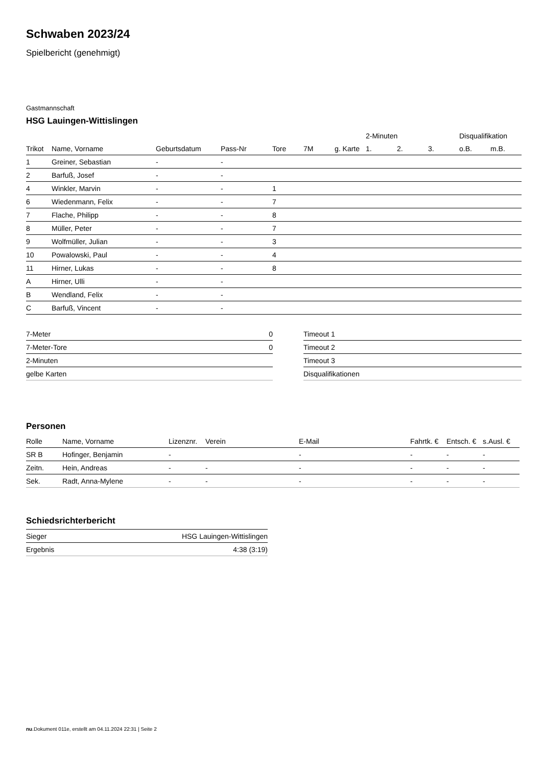Schwaben 2023/24
Spielbericht (genehmigt)
Gastmannschaft
HSG Lauingen-Wittislingen
| | | | | | | | 2-Minuten | | | Disqualifikation | |
| --- | --- | --- | --- | --- | --- | --- | --- | --- | --- | --- | --- |
| Trikot | Name, Vorname | Geburtsdatum | Pass-Nr | Tore | 7M | g. Karte | 1. | 2. | 3. | o.B. | m.B. |
| 1 | Greiner, Sebastian | - | - | | | | | | | | |
| 2 | Barfuß, Josef | - | - | | | | | | | | |
| 4 | Winkler, Marvin | - | - | 1 | | | | | | | |
| 6 | Wiedenmann, Felix | - | - | 7 | | | | | | | |
| 7 | Flache, Philipp | - | - | 8 | | | | | | | |
| 8 | Müller, Peter | - | - | 7 | | | | | | | |
| 9 | Wolfmüller, Julian | - | - | 3 | | | | | | | |
| 10 | Powalowski, Paul | - | - | 4 | | | | | | | |
| 11 | Hirner, Lukas | - | - | 8 | | | | | | | |
| A | Hirner, Ulli | - | - | | | | | | | | |
| B | Wendland, Felix | - | - | | | | | | | | |
| C | Barfuß, Vincent | - | - | | | | | | | | |
| 7-Meter | 0 |
| 7-Meter-Tore | 0 |
| 2-Minuten | |
| gelbe Karten | |
| Timeout 1 |
| Timeout 2 |
| Timeout 3 |
| Disqualifikationen |
Personen
| Rolle | Name, Vorname | Lizenznr. | Verein | E-Mail | Fahrtk. € | Entsch. € | s.Ausl. € |
| --- | --- | --- | --- | --- | --- | --- | --- |
| SR B | Hofinger, Benjamin | - | | - | - | - | - |
| Zeitn. | Hein, Andreas | - | - | - | - | - | - |
| Sek. | Radt, Anna-Mylene | - | - | - | - | - | - |
Schiedsrichterbericht
| Sieger | HSG Lauingen-Wittislingen |
| Ergebnis | 4:38 (3:19) |
nu.Dokument 011e, erstellt am 04.11.2024 22:31 | Seite 2